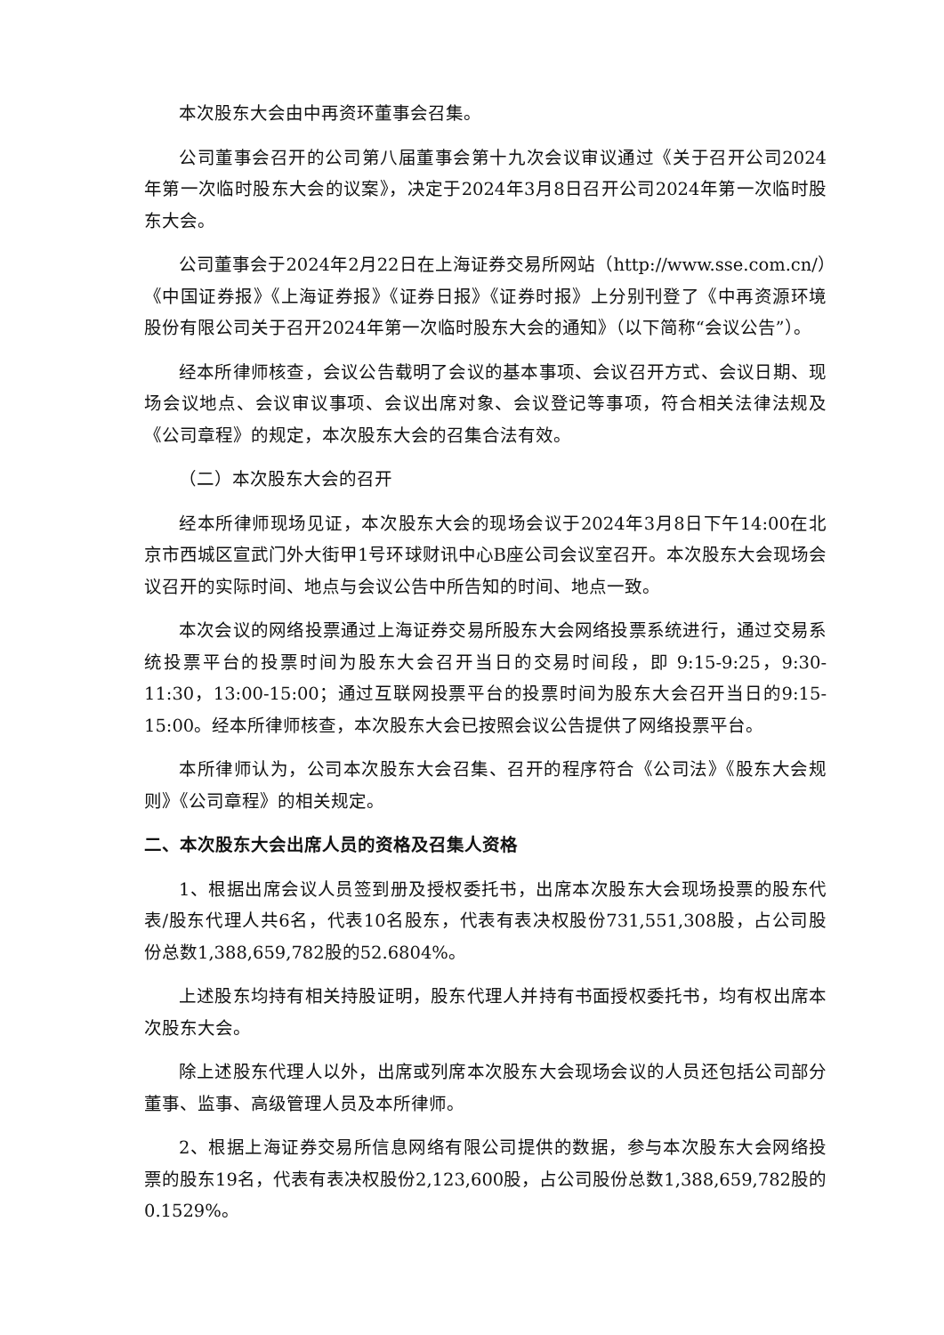本次股东大会由中再资环董事会召集。
公司董事会召开的公司第八届董事会第十九次会议审议通过《关于召开公司2024年第一次临时股东大会的议案》，决定于2024年3月8日召开公司2024年第一次临时股东大会。
公司董事会于2024年2月22日在上海证券交易所网站（http://www.sse.com.cn/）《中国证券报》《上海证券报》《证券日报》《证券时报》上分别刊登了《中再资源环境股份有限公司关于召开2024年第一次临时股东大会的通知》（以下简称“会议公告”）。
经本所律师核查，会议公告载明了会议的基本事项、会议召开方式、会议日期、现场会议地点、会议审议事项、会议出席对象、会议登记等事项，符合相关法律法规及《公司章程》的规定，本次股东大会的召集合法有效。
（二）本次股东大会的召开
经本所律师现场见证，本次股东大会的现场会议于2024年3月8日下午14:00在北京市西城区宣武门外大街甲1号环球财讯中心B座公司会议室召开。本次股东大会现场会议召开的实际时间、地点与会议公告中所告知的时间、地点一致。
本次会议的网络投票通过上海证券交易所股东大会网络投票系统进行，通过交易系统投票平台的投票时间为股东大会召开当日的交易时间段，即 9:15-9:25，9:30-11:30，13:00-15:00；通过互联网投票平台的投票时间为股东大会召开当日的9:15-15:00。经本所律师核查，本次股东大会已按照会议公告提供了网络投票平台。
本所律师认为，公司本次股东大会召集、召开的程序符合《公司法》《股东大会规则》《公司章程》的相关规定。
二、本次股东大会出席人员的资格及召集人资格
1、根据出席会议人员签到册及授权委托书，出席本次股东大会现场投票的股东代表/股东代理人共6名，代表10名股东，代表有表决权股份731,551,308股，占公司股份总数1,388,659,782股的52.6804%。
上述股东均持有相关持股证明，股东代理人并持有书面授权委托书，均有权出席本次股东大会。
除上述股东代理人以外，出席或列席本次股东大会现场会议的人员还包括公司部分董事、监事、高级管理人员及本所律师。
2、根据上海证券交易所信息网络有限公司提供的数据，参与本次股东大会网络投票的股东19名，代表有表决权股份2,123,600股，占公司股份总数1,388,659,782股的0.1529%。